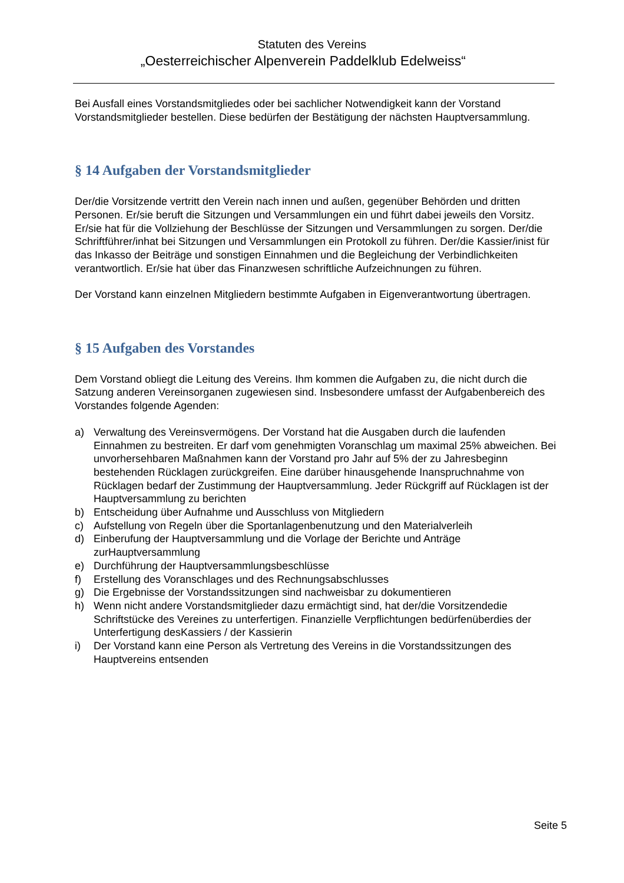Statuten des Vereins
„Oesterreichischer Alpenverein Paddelklub Edelweiss“
Bei Ausfall eines Vorstandsmitgliedes oder bei sachlicher Notwendigkeit kann der Vorstand Vorstandsmitglieder bestellen. Diese bedürfen der Bestätigung der nächsten Hauptversammlung.
§ 14 Aufgaben der Vorstandsmitglieder
Der/die Vorsitzende vertritt den Verein nach innen und außen, gegenüber Behörden und dritten Personen. Er/sie beruft die Sitzungen und Versammlungen ein und führt dabei jeweils den Vorsitz. Er/sie hat für die Vollziehung der Beschlüsse der Sitzungen und Versammlungen zu sorgen. Der/die Schriftführer/inhat bei Sitzungen und Versammlungen ein Protokoll zu führen. Der/die Kassier/inist für das Inkasso der Beiträge und sonstigen Einnahmen und die Begleichung der Verbindlichkeiten verantwortlich. Er/sie hat über das Finanzwesen schriftliche Aufzeichnungen zu führen.
Der Vorstand kann einzelnen Mitgliedern bestimmte Aufgaben in Eigenverantwortung übertragen.
§ 15 Aufgaben des Vorstandes
Dem Vorstand obliegt die Leitung des Vereins. Ihm kommen die Aufgaben zu, die nicht durch die Satzung anderen Vereinsorganen zugewiesen sind. Insbesondere umfasst der Aufgabenbereich des Vorstandes folgende Agenden:
a) Verwaltung des Vereinsvermögens. Der Vorstand hat die Ausgaben durch die laufenden Einnahmen zu bestreiten. Er darf vom genehmigten Voranschlag um maximal 25% abweichen. Bei unvorhersehbaren Maßnahmen kann der Vorstand pro Jahr auf 5% der zu Jahresbeginn bestehenden Rücklagen zurückgreifen. Eine darüber hinausgehende Inanspruchnahme von Rücklagen bedarf der Zustimmung der Hauptversammlung. Jeder Rückgriff auf Rücklagen ist der Hauptversammlung zu berichten
b) Entscheidung über Aufnahme und Ausschluss von Mitgliedern
c) Aufstellung von Regeln über die Sportanlagenbenutzung und den Materialverleih
d) Einberufung der Hauptversammlung und die Vorlage der Berichte und Anträge zurHauptversammlung
e) Durchführung der Hauptversammlungsbeschlüsse
f) Erstellung des Voranschlages und des Rechnungsabschlusses
g) Die Ergebnisse der Vorstandssitzungen sind nachweisbar zu dokumentieren
h) Wenn nicht andere Vorstandsmitglieder dazu ermächtigt sind, hat der/die Vorsitzendedie Schriftstücke des Vereines zu unterfertigen. Finanzielle Verpflichtungen bedürfenüberdies der Unterfertigung desKassiers / der Kassierin
i) Der Vorstand kann eine Person als Vertretung des Vereins in die Vorstandssitzungen des Hauptvereins entsenden
Seite 5